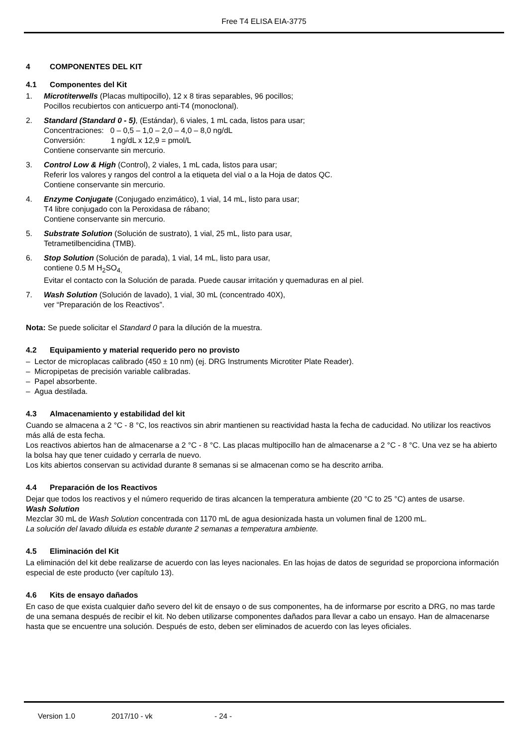Free T4 ELISA EIA-3775
4 COMPONENTES DEL KIT
4.1 Componentes del Kit
1. Microtiterwells (Placas multipocillo), 12 x 8 tiras separables, 96 pocillos;
Pocillos recubiertos con anticuerpo anti-T4 (monoclonal).
2. Standard (Standard 0 - 5), (Estándar), 6 viales, 1 mL cada, listos para usar;
Concentraciones: 0 – 0,5 – 1,0 – 2,0 – 4,0 – 8,0 ng/dL
Conversión: 1 ng/dL x 12,9 = pmol/L
Contiene conservante sin mercurio.
3. Control Low & High (Control), 2 viales, 1 mL cada, listos para usar;
Referir los valores y rangos del control a la etiqueta del vial o a la Hoja de datos QC.
Contiene conservante sin mercurio.
4. Enzyme Conjugate (Conjugado enzimático), 1 vial, 14 mL, listo para usar;
T4 libre conjugado con la Peroxidasa de rábano;
Contiene conservante sin mercurio.
5. Substrate Solution (Solución de sustrato), 1 vial, 25 mL, listo para usar,
Tetrametilbencidina (TMB).
6. Stop Solution (Solución de parada), 1 vial, 14 mL, listo para usar,
contiene 0.5 M H<sub>2</sub>SO<sub>4,</sub>
Evitar el contacto con la Solución de parada. Puede causar irritación y quemaduras en al piel.
7. Wash Solution (Solución de lavado), 1 vial, 30 mL (concentrado 40X),
ver “Preparación de los Reactivos”.
Nota: Se puede solicitar el Standard 0 para la dilución de la muestra.
4.2 Equipamiento y material requerido pero no provisto
– Lector de microplacas calibrado (450 ± 10 nm) (ej. DRG Instruments Microtiter Plate Reader).
– Micropipetas de precisión variable calibradas.
– Papel absorbente.
– Agua destilada.
4.3 Almacenamiento y estabilidad del kit
Cuando se almacena a 2 °C - 8 °C, los reactivos sin abrir mantienen su reactividad hasta la fecha de caducidad. No utilizar los reactivos más allá de esta fecha.
Los reactivos abiertos han de almacenarse a 2 °C - 8 °C. Las placas multipocillo han de almacenarse a 2 °C - 8 °C. Una vez se ha abierto la bolsa hay que tener cuidado y cerrarla de nuevo.
Los kits abiertos conservan su actividad durante 8 semanas si se almacenan como se ha descrito arriba.
4.4 Preparación de los Reactivos
Dejar que todos los reactivos y el número requerido de tiras alcancen la temperatura ambiente (20 °C to 25 °C) antes de usarse.
Wash Solution
Mezclar 30 mL de Wash Solution concentrada con 1170 mL de agua desionizada hasta un volumen final de 1200 mL.
La solución del lavado diluida es estable durante 2 semanas a temperatura ambiente.
4.5 Eliminación del Kit
La eliminación del kit debe realizarse de acuerdo con las leyes nacionales. En las hojas de datos de seguridad se proporciona información especial de este producto (ver capítulo 13).
4.6 Kits de ensayo dañados
En caso de que exista cualquier daño severo del kit de ensayo o de sus componentes, ha de informarse por escrito a DRG, no mas tarde de una semana después de recibir el kit. No deben utilizarse componentes dañados para llevar a cabo un ensayo. Han de almacenarse hasta que se encuentre una solución. Después de esto, deben ser eliminados de acuerdo con las leyes oficiales.
Version 1.0 2017/10 - vk - 24 -